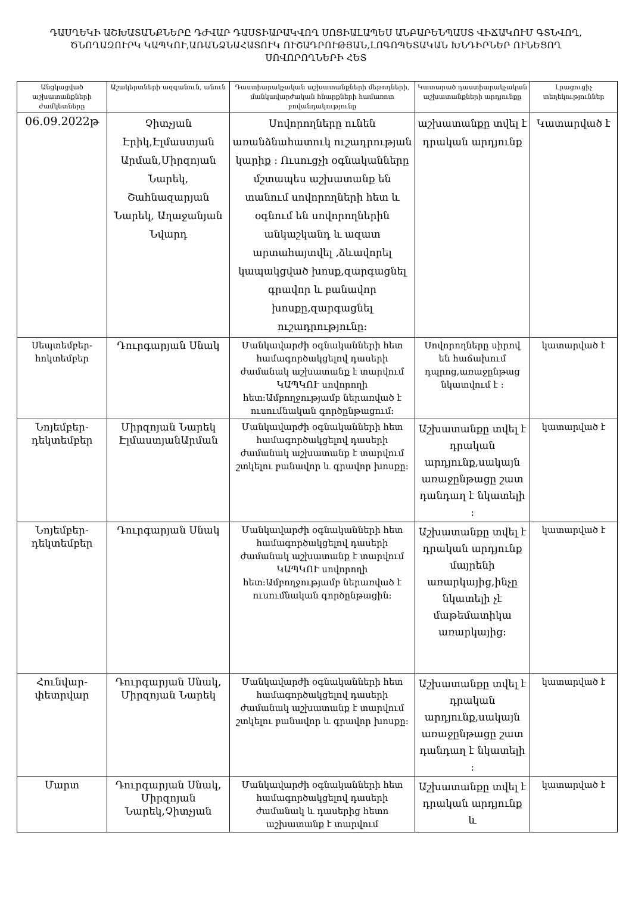ԴԱՍՂԵԿԻ ԱՇԽԱՏԱՆՔՆԵՐԸ ԴԺՎԱՐ ԴԱՍՏԻԱՐԱԿՎՈՂ ՍՈՑԻԱԼԱՊԵՍ ԱՆԲԱՐԵՆՊԱՍՏ ՎԻՃԱԿՈՒՄ ԳՏՆՎՈՂ, ԾՆՈՂԱԶՈՒՐԿ ԿԱՊԿՈՒ,ԱՌԱՆՁՆԱՀԱՏՈՒԿ ՈՒՇԱԴՐՈՒԹՅԱՆ,ԼՈԳՈՊԵՏԱԿԱՆ ԽՆԴԻՐՆԵՐ ՈՒՆԵՑՈՂ ՍՈՎՈՐՈՂՆԵՐԻ ՀԵՏ
| Անցկացված աշխատանքների ժամկետները | Աշակերտների ազգանուն, անուն | Դաստիարակչական աշխատանքների մեթոդների, մանկավարժական հնարքների համառոտ բովանդակությունը | Կատարած դաստիարակչական աշխատանքների արդյունքը | Լրացուցիչ տեղեկություններ |
| --- | --- | --- | --- | --- |
| 06.09.2022թ | Չիտչյան Էրիկ,Էլմաստյան Արման,Միրզոյան Նարեկ, Շահնազարյան Նարեկ, Աղաջանյան Նվարդ | Սովորողները ունեն առանձնահատուկ ուշադրության կարիք : Ուսուցչի օգնականները մշտապես աշխատանք են տանում սովորողների հետ և օգնում են սովորողներին անկաշկանդ և ազատ արտահայտվել ,ձևավորել կապակցված խոսք,զարգացնել գրավոր և բանավոր խոսքը,զարգացնել ուշադրությունը: | աշխատանքը տվել է դրական արդյունք | Կատարված է |
| Սեպտեմբեր-հոկտեմբեր | Դուրգարյան Սնակ | Մանկավարժի օգնականների հետ համագործակցելով դասերի ժամանակ աշխատանք է տարվում ԿԱՊԿՈՒ սովորողի հետ:Ամբողջությամբ ներառված է ուսումնական գործընթացում: | Սովորողները սիրով են հաճախում դպրոց,առաջընթաց նկատվում է : | կատարված է |
| Նոյեմբեր-դեկտեմբեր | Միրզոյան Նարեկ ԷլմաստյանԱրման | Մանկավարժի օգնականների հետ համագործակցելով դասերի ժամանակ աշխատանք է տարվում շտկելու բանավոր և գրավոր խոսքը: | Աշխատանքը տվել է դրական արդյունք,սակայն առաջընթացը շատ դանդաղ է նկատելի : | կատարված է |
| Նոյեմբեր-դեկտեմբեր | Դուրգարյան Սնակ | Մանկավարժի օգնականների հետ համագործակցելով դասերի ժամանակ աշխատանք է տարվում ԿԱՊԿՈՒ սովորողի հետ:Ամբողջությամբ ներառված է ուսումնական գործընթացին: | Աշխատանքը տվել է դրական արդյունք մայրենի առարկայից,ինչը նկատելի չէ մաթեմատիկա առարկայից: | կատարված է |
| Հունվար-փետրվար | Դուրգարյան Սնակ, Միրզոյան Նարեկ | Մանկավարժի օգնականների հետ համագործակցելով դասերի ժամանակ աշխատանք է տարվում շտկելու բանավոր և գրավոր խոսքը: | Աշխատանքը տվել է դրական արդյունք,սակայն առաջընթացը շատ դանդաղ է նկատելի : | կատարված է |
| Մարտ | Դուրգարյան Սնակ, Միրզոյան Նարեկ,Չիտչյան | Մանկավարժի օգնականների հետ համագործակցելով դասերի ժամանակ և դասերից հետո աշխատանք է տարվում | Աշխատանքը տվել է դրական արդյունք և | կատարված է |